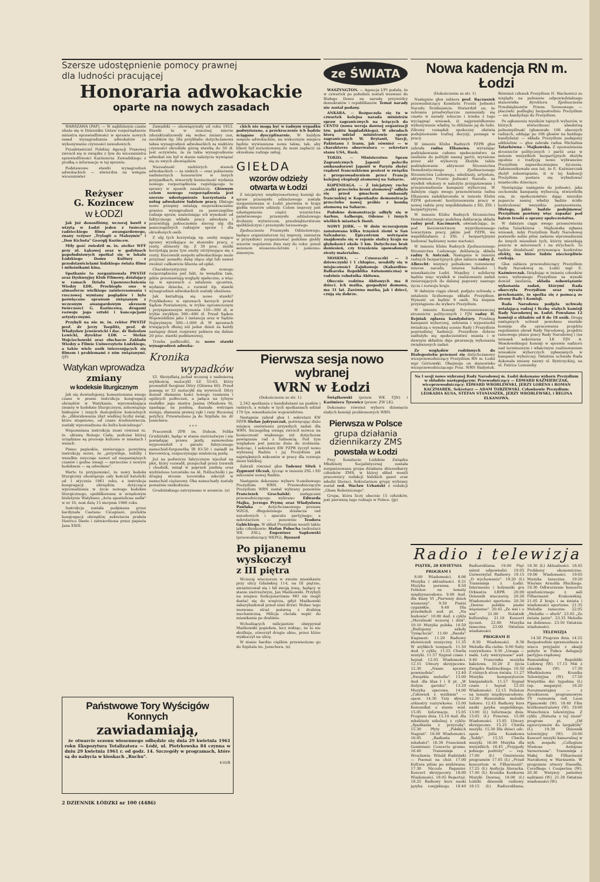Szersze udostępnienie pomocy prawnej
dla ludności pracującej
Honoraria adwokackie
oparte na nowych zasadach
WARSZAWA (PAP). — W najbliższym czasie ukaże się w Dzienniku Ustaw rozporządzenie ministra sprawiedliwości w sprawie nowych zasad wynagradzania adwokatów za wykonywanie czynności zawodowych.
Przedstawiciel Polskiej Agencji Prasowej zwrócił się w związku z tym do wiceministra sprawiedliwości Kazimierza Zawadzkiego z prośbą o informacje w tej sprawie.
Podstawowe stawki wynagrodzeń adwokackich — stwierdza na wstępie wiceminister
Reżyser
G. Kozincew
w ŁODZI
Jak już donosiliśmy, wczoraj bawił z wizytą w Łodzi jeden z twórców radzieckiego filmu awangardowego, znany reżyser „Trylogii o Maksymie" i „Don Kichota" Georgij Kozincew.
Miły gość zwiedził m. in. atelier WFF przy ul. Łąkowej oraz w godzinach popołudniowych spotkał się w lokalu Łódzkiego Domu Kultury z przedstawicielami łódzkiego świata filmu i miłośnikami kina.
Spotkanie to zorganizowała PWSTiF oraz Dyskusyjny Klub Filmowy, działający w ramach Działu Upowszechnienia Wiedzy ŁDK. Przebiegło ono w atmosferze wielkiego zainteresowania i rzeczowej wymiany poglądów i było poświęcone sprawom związanym z wczesnym awangardowym okresem twórczości G. Kozincewa, drogami rozwoju jego sztuki i koncepcjami artystycznymi.
Przybyli na nie m. in. rektor PWSTiF prof. dr Jerzy Toeplitz, prof. dr Władysław Jewsiewicki i doc. dr Bolesław Lewicki, dyrektor ŁDK — Stefan Wojciechowski oraz słuchacze Zakładu Wiedzy o Filmie Uniwersytetu Łódzkiego, a także wiele osób interesujących się filmem i problemami z nim związanymi. (JP)
Watykan wprowadza
zmiany
w kodeksie liturgicznym
Jak się dowiadujemy, komentowana swego czasu w prasie instrukcja kongregacji obrzędów w Watykanie, wprowadzająca zmiany w kodeksie liturgicznym, zobowiązuje biskupów i innych dostojników kościelnych do „zlikwidowania zbyt wielkiej liczby świąt, które stopniowo, od czasu średniowiecza, zostały wprowadzone do kultu kościelnego".
Wspomniana instrukcja znosi również m. in. oktawę Bożego Ciała, podczas której urządzane są procesje kultowe w miastach i wsiach.
Pismo papieskie, zawierające powyższą instrukcję mówi, że „przywileje, indulty i wszelkie zwyczaje nawet od niepamiętnych czasów i godne uwagi — sprzeczne z nowym kodeksem — są odwołane".
Warto tu przypomnieć, że nowy kodeks liturgiczny obowiązuje cały kościół katolicki od 1 stycznia 1961 roku, a instrukcja kongregacji obrzędów, dotycząca wprowadzenia w życie nowego kodeksu liturgicznego, opublikowana w urzędowym biuletynie Watykanu „Acta apostolicae sedis" w nr 10, nosi datę 15 sierpnia 1960 roku.
Instrukcja została podpisana przez kardynała Caetano Cicognani, prefekta kongregacji obrzędów, sekretarza prałata Henrico Dante i zatwierdzona przez papieża Jana XXIII.
Zawadzki — obowiązywały od roku 1953. Stawki te w znacznej mierze zdezaktualizowały się wobec zmiany cen, zarobków itp. Dla przykładu: dotychczasowa taksa wynagrodzeń adwokackich za niektóre czynności określała górną stawkę do 50 zł. Jest oczywiste, że za takie wynagrodzenie adwokat nie był w stanie należycie wywiązać się ze swych obowiązków.
Nierealność niektórych stawek adwokackich — za niskich — oraz pobieranie nadmiernych honorariów w innych przypadkach, stworzyły konieczność wydania nowego rozporządzenia regulującego te sprawy w sposób zasadniczy. Głównym celem nowego rozporządzenia jest szersze udostępnienie korzystania z usług adwokatów ludziom pracy. Dlatego nowe przepisy ustalają nieprzekraczalne granice wynagrodzeń za poszczególne rodzaje spraw, uzależniając ich wysokość od faktycznego wkładu pracy adwokata i przewidują jednocześnie szereg ulg dla poszczególnych rodzajów spraw i dla określonych osób.
Z ulg tych korzystają np. osoby mające sprawy wynikające ze stosunku pracy, o renty, alimenty itp. Z 30 proc. zniżki korzystają poza tym osoby utrzymujące się z renty. Kierownik zespołu adwokackiego może przyznać ponadto dalej idące ulgi lub nawet zwolnić całkowicie klienta od opłat.
Charakterystyczny dla nowego rozporządzenia jest fakt, że wszędzie tam, gdzie przemawiają względy społeczne, a więc np. w sprawach o ustalenie ojcostwa, wydanie dziecka, o rozwód itp. stawki wynagrodzeń adwokackich zostały obniżone.
Jak kształtują się nowe stawki? Przykładowo w sprawach karnych przed Sądem Powiatowym, w trybie uproszczonym i przyspieszonym wynosza 150—300 zł, w trybie zwykłym 300—600 zł. Przed Sądem Wojewódzkim jako I instancja oraz w Sądzie Najwyższym 500—1.000 zł. W sprawach trwających dłużej niż jeden dzień za każdy następny dzień rozprawy pobiera się dalsze 20 proc. stawki podstawowej.
Trzeba podkreślić, że nowe stawki wynagrodzeń adwoka-
Kronika
wypadków
Ul. Skrzydlatą jechał wczoraj z nadmierną szybkością motocykl ŁE 55-63, który prowadził Sergiusz Ditry (Główna 60). Przed posesją nr 33 motocykl się wywrócił. Ditry doznał złamania kości lewego ramienia i ogólnych potłuczeń, a jadąca na tylnym siodełku jego siostra Janina (Miodowa 6), upadając na jezdnię, doznała wstrząsu mózgu, złamania prawej ręki i rany tłuczonej potylicy. Przewieziono ją do Szpitala im. dr Jonschera.
* * *
Pracownik ZPB im. Dubois, Feliks Grudziński, będąc w stanie nietrzeźwym i nie posiadając prawa jazdy, samowolnie wyprowadził z garażu fabrycznego samochód-furgonetkę IB 83-50 i zasiadł za kierownicą, rozpoczynając szaleńczą jazdę.
Już na podwórzu fabrycznym wjechał na płot, który rozwalił, przejechał przez trawnik i chodnik, minął w poprzek jezdnię oraz wydzielone torowisko na Al. Politechniki i po drugiej stronie torowiska uderzył w samochód ciężarowy. Oba samochody zostały poważnie uszkodzone.
Grudzińskiego zatrzymano w areszcie. (s)
ckich nie mogą być w żadnym wypadku podwyższane, a przekroczenie ich będzie ściągane dyscyplinarnie. W każdym zespole adwokackim, na widocznym miejscu będzie wywieszona nowa taksa, tak, aby klient był zorientowany, ile musi zapłacić za określone rodzaje usług.
GIEŁDA
wzorów odzieży
otwarta w Łodzi
Z inicjatywy międzyresortowej komisji do spraw przemysłu odzieżowego została zorganizowana w Łodzi pierwsza w kraju giełda wzorów odzieży. Celem imprezy jest udostępnienie części wzornictwa państwowego przemysłu odzieżowego drobnym wytwórcom, przedsiębiorstwom spółdzielczym i przemysłu terenowego.
Zjednoczenie Przemysłu Odzieżowego, będące organizatorem tej imprezy, zamierza w przyszłości zorganizować podobne giełdy wzorów regularnie dwa razy do roku: przed sezonem wiosenno-letnim i jesienno-zimowym.
ze ŚWIATA
WASZYNGTON. — Agencja UPI podała, że w czwartek po południu zostali wezwani do Białego Domu na naradę przywódcy demokratów i republikanów. Temat narady nie został podany.
ANKARA. — Rozpoczęła się tu w czwartek kolejna narada ministrów spraw zagranicznych na leżących do CENTO (nowa wersja dawnej organizacji tzw. paktu bagdadzkiego). W obradach biorą udział ministrowie spraw zagranicznych W. Brytanii, Turcji, Pakistanu i Iranu, jak również — w charakterze obserwatora — sekretarz stanu USA, Rusk.
TOKIO. — Ministerstwo Spraw Zagranicznych Japonii poleciło ambasadorowi Japonii w Paryżu złożyć rządowi francuskiemu protest w związku z przeprowadzeniem przez Francję kolejnej eksplozji atomowej na Saharze.
KOPENHAGA. — Z inicjatywy ruchu „walki przeciwko broni atomowej" odbyła się przed gmachem ambasady francuskiej w Kopenhadze demonstracja przeciwko nowej próbie z bombą atomową na Saharze.
Podobne demonstracje odbyły się w Aarhus, Aalborgu, Odense i innych wielkich miastach Danii.
NOWY JORK. — W dniu wczorajszym zanotowano kilka trzęsień ziemi w San Salvadorze. Epicentrum wstrząsów znajdowało się w rejonie stolicy kraju na głębokości około 3 km. Dotychczas brak doniesień, czy trzęsienia spowodowały straty materialne.
MOSKWA. — Czworaczki — 3 dziewczynki i 1 chłopiec, urodziły się w miejscowości Zajukowoje (Kabardino-Bałkarska Republika Autonomiczna) w rodzinie robotnika Abitowa.
Obecnie rodzina Abitowych ma 8 dzieci. Ich matka, gospodyni domowa, ma 31 lat. Zarówno matka, jak i dzieci, czują się dobrze.
Nowa kadencja RN m. Łodzi
(Dokończenie ze str. 1)
Następnie głos zabiera prof. Rączaszek przewodniczący Komitetu Frontu Jedności Narodu Śródmieście. Stwierdził on, że zebrania przedwyborcze zamieniały się często w narady robocze i trzeba z tego wyciągnąć wniosek, iż najprawidłowsze wykonywanie władzy, to zbliżanie jej do ludu. Zdrowy rozsądek społeczny ułatwia podejmowanie trafnej decyzji, pomaga w pracy.
W imieniu Klubu Radnych PZPR głos zabrała radna Elkanowa, wyrażając podziękowanie całemu społeczeństwu za zaufanie do polityki naszej partii, wyrażone przez akt wyborczy. Złożyła także podziękowanie aktywowi Stronnictwa Demokratycznego i Zjednoczonego Stronnictwa Ludowego, młodzieży, artystom, aktywistom Frontu Jedności Narodu, za wysiłek włożony w należyte przygotowanie i przeprowadzenie kampanii wyborczej. W dalszym ciągu swego przemówienia radna Elkanowa zadeklarowała w imieniu Klubu PZPR gotowość kontynuowania pracy w nowej radzie przy współdziałaniu z SD, ZSL i bezpartyjnymi.
W imieniu Klubu Radnych Stronnictwa Demokratycznego podobną deklarację składa radny prof. Kaczmarek, oświadczając, że pod kierownictwem wypróbowanego towarzysza pracy, jakim jest PZPR, we współdziałaniu z ZSL i bezpartyjnymi budować będziemy nowe wartości.
W imieniu Klubu Radnych Zjednoczonego Stronnictwa Ludowego deklarację składa radny S. Antczak. Następnie w imieniu radnych bezpartyjnych głos zabiera radny Z. Albrecht: wszyscy jednakowo rozumiemy interes narodu, interes ludności i mieszkańców Łodzi. Wspólny i solidarny będzie więc wysiłek w realizowaniu zadań zmierzających do dalszej poprawy naszego życia i rozwoju kraju.
W dalszym ciągu obrad, podjęto uchwałę o ustaleniu liczbowego składu Prezydium. Wynosić on będzie 9 osób. Na stepnie przystąpiono do wyboru Prezydium.
W imieniu Komisji Porozumiewawczej stronnictw politycznych i FJN radny H. Rejniak zgłasza kandydatury. Przebieg kampanii wyborczej, zebrania i wypowiedzi świadczą o wysokiej ocenie Rady i Prezydium poprzedniej kadencji. Prezydium dobrze zasłużyło się społeczeństwu miasta i w dawnym składzie daje gwarancję wykonania zwiększonych zadań.
Ze względów rodzinnych do Białegostoku przenosi się dotychczasowy wiceprzewodniczący Prezydium RN m. Łodzi mgr Górtowski. Obejmuje on stanowisko wiceprzewodniczącego Prez. WRN Białystok. Również członek Prezydium H. Wachowicz ze względu na pełnienie odpowiedzialnego stanowiska dyrektora Zjednoczenia Przedsiębiorstw Przem. Terenowego — placówki podległej bezpośrednio Prezydium — nie kandyduje do Prezydium.
Po ogłoszeniu wyników tajnych wyborów, w których stwierdzono absolutną jednomyślność (głosowało 106 obecnych radnych, oddając po 106 głosów na każdego kandydata) — składa Prezydium podajemy oddzielnie — głos zabrała radna Michalina Tatarkówna - Majkowska. Z upoważnienia stronnictw politycznych i partii oraz w imieniu wszystkich bezpartyjnych złożyła zgodnie z tradycją nowo wybranemu Prezydium najserdeczniejsze życzenia. Zakomunikowała ona też, że E. Kaźmierczak złożył zobowiązanie, iż w tej kadencji Prezydium postara się wybudować miasteczko dziecięce.
Nawiązując następnie do jedności, jaka cechowała kampanię wyborczą, stwierdziła ona, że społeczeństwo dając szerokie poparcie naszej władzy będzie ściśle kontrolować wszystkie postanowienia. Dlatego, jakie będzie podejmować Prezydium powinny więc zapadać pod kątem troski o sprawy społeczeństwa.
W dalszym ciągu swego przemówienia radna Tatarkówna - Majkowska zgłasza wniosek, żeby Prezydium Rady Narodowej postawiło sobie pilne zadanie wprowadzenia do innych mieszkań tych, którzy mieszkają jeszcze w suterenach i na strychach. To będzie działalność przynosząca konkretne efekty, na które ludzie niecierpliwie czekają.
Głos zabiera przewodniczący Prezydium Rady Narodowej m. Łodzi mgr E. Kaźmierczak. Dziękując w imieniu członków nowo wybranego Prezydium za wysoki dowód zaufania, składa zobowiązanie wykonania zadań, którymi Rada obarczyła Prezydium oraz wyraża przekonanie, że spotka się z pomocą ze strony Rady i Komisji.
Rada Narodowa podjęła uchwałę ustalającą rodzaj i liczbę stałych komisji Rady Narodowej m. Łodzi. Powołano 12 komisji o składzie od 8 do 18 osób. Drogą następnych uchwał powołano niestałe komisje dla opracowania projektu regulaminu obrad Rady Narodowej, projektu ramowego planu pracy Rady Narodowej i (na wniosek sekretarza ŁK FJN A. Wesołowskiego) komisji w sprawie nadzoru nad terminowym i właściwym realizowaniem wniosków wyborczych zgłaszanych w kampanii wyborczej. Ostatnia uchwała Rada dokonała zmiany nazwy ul. Bystrzyckiej, na ul. Patrice Lumumby.
Na I sesji nowo wybranej Rady Narodowej m. Łodzi dokonano wyboru Prezydium w składzie następującym: Przewodniczący — EDWARD KAŹMIERCZAK, wiceprzewodniczący: EDWARD WRÓBLEWSKI, JERZY LORENS i ROMAN KACZMAREK. Sekretarz — ADAM TORZEWSKI. Członkowie Prezydium: LEOKADIA KUSA, STEFAN STANIASZEK, JERZY WRÓBLEWSKI, i REGINA ELKANOWA.
Pierwsza sesja nowo wybranej
WRN w Łodzi
(Dokończenie ze str. 1)
2.342 spotkania z kandydatami na posłów i radnych, a wzięło w tych spotkaniach udział 170 tys. mieszkańców województwa.
Następnie zabrał głos I. sekretarz KW PZPR Stefan Jędryszczak, poświęcając dużo miejsca omówieniu przyszłych zadań dla WRN. Szczególną uwagę zwrócił mówca na konieczność większego niż dotychczas powiązania rad z ludnością. Pod tym względem jest jeszcze dużo do zrobienia. Kończąc, I sekretarz KW PZPR życzył nowo wybranej Radzie i jej Prezydium jak największych sukcesów w pracy dla rozwoju ziemi łódzkiej.
Zabrali również głos Tadeusz Sitek i Zygmunt Olczak, życząc w imieniu ZSL i SD sukcesów nowej Radzie.
Następnie dokonano wyboru 9-osobowego Prezydium WRN. Przewodniczącym Prezydium WRN został wybrany ponownie Franciszek Grochalski; zastępcami przewodniczącego wybrano: Edwarda Majka, Jerzego Prymę oraz Władysława Pawlaka — dotychczasowego prezesa WZGS, długoletniego działacza rad narodowych i aparatu partyjnego; a sekretarzem — ponownie Teodora Gębickiego. W skład Prezydium weszli także jako członkowie: Stefan Pobocha (sekretarz WK ZSL), Eugeniusz Sapkowski (przewodniczący WKPG), Ryszard
Po pijanemu wyskoczył
z III piętra
Wczoraj wieczorem w swoim mieszkaniu przy ulicy Gdańskiej 114, na III piętrze, awanturował się i bił swoją żonę, będący w stanie nietrzeźwym, Jan Mańkowski. Przybyli na miejsce funkcjonariusze MO nie mogli dostać się do wnętrza, gdyż Mańkowski zabarykadował przed nimi drzwi. Wobec tego wezwano straż pożarną z drabiną mechaniczną. Milicja chciała wejść do mieszkania po drabinie.
Wchodzących milicjantów obsypywał Mańkowski popiołem, lecz widząc, że to nie skutkuje, otworzył drugie okno, przez które wyskoczył na ulicę.
W stanie bardzo ciężkim przewieziono go do Szpitala im. Jonschera. (s)
Świątkowski (przew. WK FJN) i Kazimiera Tyrowicz (przew. ZW LK).
Dokonano również wyboru dziesięciu stałych komisji problemowych WRN.
Pierwsza w Polsce
grupa działania
dziennikarzy ZMS
powstała w Łodzi
Przy Komitecie Łódzkim Związku Młodzieży Socjalistycznej została zorganizowana grupa działania dziennikarzy członków ZMS, w której skład weszli pracownicy redakcji łódzkich gazet oraz młodzi literaci. Sekretarzem grupy wybrany został red. Wacław Urbański z redakcji „Głosu Robotniczego".
Grupa, która liczy obecnie 15 członków, jest pierwszą tego rodzaju w Polsce. (jp)
Radio i telewizja
PIĄTEK, 28 KWIETNIA
PROGRAM I
8.00 Wiadomości. 8.06 Muzyka i aktualności. 8.31 Muzyka poranna. 8.50 Felieton na tematy międzynarodowe. 9.00 Aud. dla klasy VI „Pierwszy dzień wiosenny". 9.30 Pieśni cygańskie. 9.40 Dla przedszkoli aud. pt. „Na budowie". 10.00 Aud. z cyklu „Moralność wczoraj i dziś". 10.10 Muzyka polska. 10.50 „Budujemy szkoły Tysiąclecia". 11.00 „Banda" fragment. 11.20 Radiowy słowniczek muzyczny. 11.35 W szybkich tempach. 11.50 Aud. z cyklu. 11.55 Chwila muzyki. 11.57 Sygnał czasu i hejnał. 12.05 Wiadomości. 12.15 Utwory skrzypcowe. 12.30 „Nasze sprawy powszednie". 12.40 „Swojskie melodie". 13.00 Aud. dla klas I i II pt. „W dużym garnku". 13.20 Muzyka operowa. 14.00 „Człowiek z wózkiem" — opow. 14.30 Trzy słynne orkiestry rozrywkowe. 15.00 Komunikat o stanie wód. 15.05 Informacje. 15.05 Program dnia. 15.10 Aud. dla młodzieży szkolnej z cyklu: „Spotkania z przyrodą". 15.30 Płyty „Polskich Nagrań". 16.00 Wiadomości. 16.05 „Radiosta dla młodości". 16.30 Franciszek Geminiani: Concerto grosso. 16.40 Transmisja z Wrocławia. Witold Rudziński — Poemat na chór. 17.00 Kultura pilnie po szukiwana. 17.30 Niccolo Paganini: Koncert skrzypcowy. 18.00 Wiadomości. 18.05 Reportaż. 18.25 Radiowy kurs nauki języka rosyjskiego. 18.40 Radioreklama. 19.00 Pięć minut odpowiedzi. 19.05 Uniwersytet Radiowy. 19.15 „O wychowaniu". 19.20 (Ł) Transmisja z Łodzi. Intermezzo i kolysanki gra Orkiestra ŁRPR. 20.00 Dziennik wieczorny. 20.26 Wiadomości sportowe. 20.30 „Dawne polskie pieśni więzienne". 20.45 „Ze wsi i o wsi". 21.00 Notatnik kulturalny. 21.10 Koncert życzeń. 22.00 Muzyka taneczna. 23.00 Ostatnie wiadomości.
PROGRAM II
8.30 Wiadomości. 8.36 Melodie dla ciebie. 9.00 Suity rozrywkowe. 9.30 „Uwaga — mała. Loty wstrzymane" aud. 9.40 Francuska muzyka baletowa. 10.20 Z życia Związku Radzieckiego. 10.50 Z różnych stron świata. 11.27 Muzyka kompozytorów hiszpańskich. 11.57 Sygnał czasu i hejnał. 12.05 Wiadomości. 12.15 Felieton na tematy międzynarodowe. 12.30 Rumuńskie melodie ludowe. 12.45 Radiowy kurs nauki języka angielskiego. 13.00 (Ł) Informacje dnia. 13.05 (Ł) Przerwa. 15.00 Wiadomości. 15.05 Utwory skrzypcowe. 15.25 Chwila muzyki. 15.30 Dla dzieci odc. opow. Julia Kozakowa „Teddy". 15.55 Chwila muzyki. 16.00 Muzyka dla wszystkich. 16.45 „Przygody jednego podróży" — rep. 17.00 (Ł) Omówienie programów 17.05 (Ł) „Przed koncertem w Filharmonii". 17.25 (Ł) Audycja literacka. 17.40 (Ł) Kronika Konkursu Muzyki Dawnej. 18.00 (Ł) Łódzki dziennik radiowy. 18.15 (Ł) Radioreklama. 18.30 (Ł) Aktualności. 18.45 Problemy ekonomiczne. 19.00 Wiadomości. 19.05 Muzyka taneczna. 19.20 Wiersze Arnolda Słuckiego. 19.30 Odtworzenie koncertu symfonicznego z sali Filharmonii Krakowskiej. 21.05 Z kraju i ze świata i wiadomości sportowe. 21.35 Melodie taneczne. 22.05 „Melodie — słuch". 23.05 „Ze świata jazzu". 23.35 Melodie na dobranoc. 23.50 Ostatnie wiadomości.
TELEWIZJA
14.50 Program dnia. 14.55 Bezpośrednie sprawozdanie z wiecu przyjaźni z okazji pobytu w Polsce delegacji partyjno-rządowej Rumuńskiej Republiki Ludowej (W). 17.15 Miś z okienka (W). 17.30 Młodzieżowa Kronika Telewizyjna (W). 17.50 Wszystkie dni tygodnia (Ł) (np. magazyn). 18.20 Porozmawiajmy — z dyrektorem programowym TV rozmawia red. Leon Pijanowski (W). 18.40 Film krótkometrażowy (W). 19.00 Wszechnica telewizyjna. Z cyklu „Historia z tej ziemi" program pt. „Od egzorcyzmów do largaktilu" (Ł). 19.30 Dziennik telewizyjny (W). 20.00 Koncert muzyki kameralnej w wyk. zespołu „Collegium Musicae Antiquae Varsoviense". Transmisja z Małej Sali Filharmonii Narodowej w Warszawie. W programie utwory Haendla, Corelliego i Couperina (W). 20.30 Wszyscy jesteśmy sędziami (W). 21.30 Ostatnie wiadomości (W).
Państwowe Tory Wyścigów Konnych
zawiadamiają,
że otwarcie sezonu wiosennego odbędzie się dnia 29 kwietnia 1961 roku Ekspozytura Totalizatora — Łódź, ul. Piotrkowska 84 czynna w dniu 29 kwietnia 1961 r. od godz. 14. Szczegóły w programach, które są do nabycia w kioskach „Ruchu".
410/B
2 DZIENNIK ŁÓDZKI nr 100 (4486)